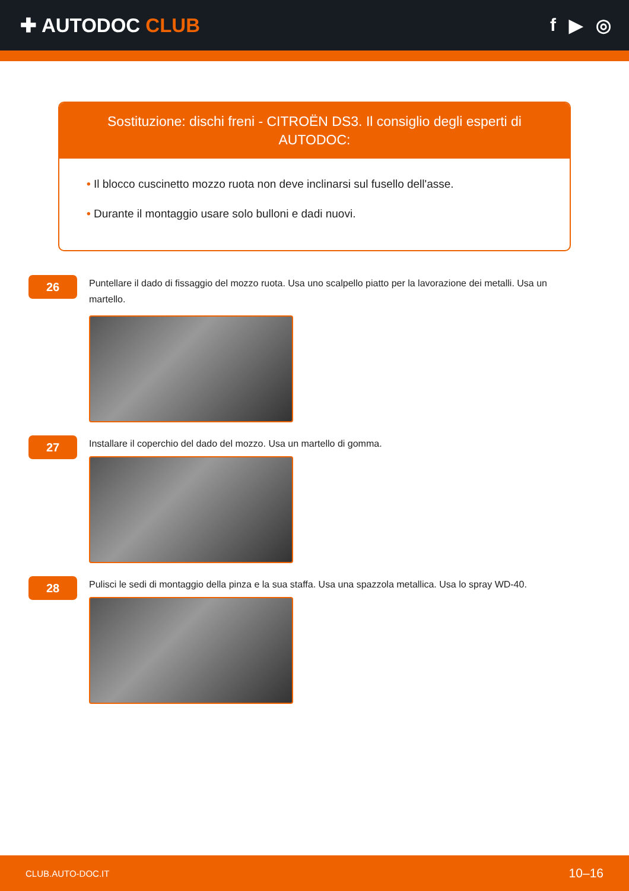✚ AUTODOC CLUB f ▶ ◎
Sostituzione: dischi freni - CITROËN DS3. Il consiglio degli esperti di AUTODOC:
• Il blocco cuscinetto mozzo ruota non deve inclinarsi sul fusello dell'asse.
• Durante il montaggio usare solo bulloni e dadi nuovi.
26
Puntellare il dado di fissaggio del mozzo ruota. Usa uno scalpello piatto per la lavorazione dei metalli. Usa un martello.
27
Installare il coperchio del dado del mozzo. Usa un martello di gomma.
28
Pulisci le sedi di montaggio della pinza e la sua staffa. Usa una spazzola metallica. Usa lo spray WD-40.
CLUB.AUTO-DOC.IT 10–16